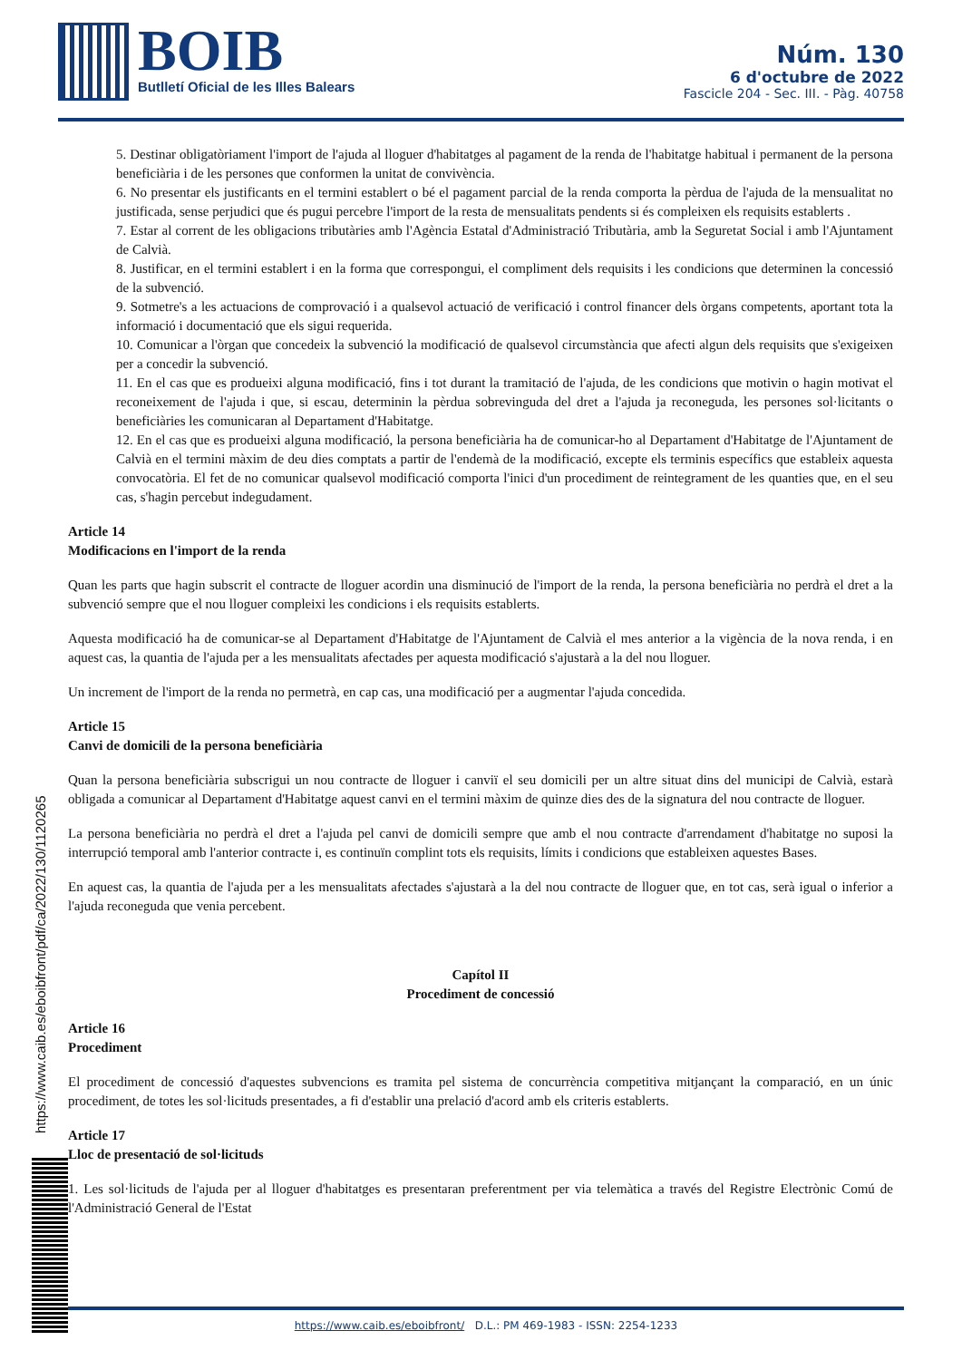BOIB
Butlletí Oficial de les Illes Balears
Núm. 130
6 d'octubre de 2022
Fascicle 204 - Sec. III. - Pàg. 40758
5. Destinar obligatòriament l'import de l'ajuda al lloguer d'habitatges al pagament de la renda de l'habitatge habitual i permanent de la persona beneficiària i de les persones que conformen la unitat de convivència.
6. No presentar els justificants en el termini establert o bé el pagament parcial de la renda comporta la pèrdua de l'ajuda de la mensualitat no justificada, sense perjudici que és pugui percebre l'import de la resta de mensualitats pendents si és compleixen els requisits establerts .
7. Estar al corrent de les obligacions tributàries amb l'Agència Estatal d'Administració Tributària, amb la Seguretat Social i amb l'Ajuntament de Calvià.
8. Justificar, en el termini establert i en la forma que correspongui, el compliment dels requisits i les condicions que determinen la concessió de la subvenció.
9. Sotmetre's a les actuacions de comprovació i a qualsevol actuació de verificació i control financer dels òrgans competents, aportant tota la informació i documentació que els sigui requerida.
10. Comunicar a l'òrgan que concedeix la subvenció la modificació de qualsevol circumstància que afecti algun dels requisits que s'exigeixen per a concedir la subvenció.
11. En el cas que es produeixi alguna modificació, fins i tot durant la tramitació de l'ajuda, de les condicions que motivin o hagin motivat el reconeixement de l'ajuda i que, si escau, determinin la pèrdua sobrevinguda del dret a l'ajuda ja reconeguda, les persones sol·licitants o beneficiàries les comunicaran al Departament d'Habitatge.
12. En el cas que es produeixi alguna modificació, la persona beneficiària ha de comunicar-ho al Departament d'Habitatge de l'Ajuntament de Calvià en el termini màxim de deu dies comptats a partir de l'endemà de la modificació, excepte els terminis específics que estableix aquesta convocatòria. El fet de no comunicar qualsevol modificació comporta l'inici d'un procediment de reintegrament de les quanties que, en el seu cas, s'hagin percebut indegudament.
Article 14
Modificacions en l'import de la renda
Quan les parts que hagin subscrit el contracte de lloguer acordin una disminució de l'import de la renda, la persona beneficiària no perdrà el dret a la subvenció sempre que el nou lloguer compleixi les condicions i els requisits establerts.
Aquesta modificació ha de comunicar-se al Departament d'Habitatge de l'Ajuntament de Calvià el mes anterior a la vigència de la nova renda, i en aquest cas, la quantia de l'ajuda per a les mensualitats afectades per aquesta modificació s'ajustarà a la del nou lloguer.
Un increment de l'import de la renda no permetrà, en cap cas, una modificació per a augmentar l'ajuda concedida.
Article 15
Canvi de domicili de la persona beneficiària
Quan la persona beneficiària subscrigui un nou contracte de lloguer i canviï el seu domicili per un altre situat dins del municipi de Calvià, estarà obligada a comunicar al Departament d'Habitatge aquest canvi en el termini màxim de quinze dies des de la signatura del nou contracte de lloguer.
La persona beneficiària no perdrà el dret a l'ajuda pel canvi de domicili sempre que amb el nou contracte d'arrendament d'habitatge no suposi la interrupció temporal amb l'anterior contracte i, es continuïn complint tots els requisits, límits i condicions que estableixen aquestes Bases.
En aquest cas, la quantia de l'ajuda per a les mensualitats afectades s'ajustarà a la del nou contracte de lloguer que, en tot cas, serà igual o inferior a l'ajuda reconeguda que venia percebent.
Capítol II
Procediment de concessió
Article 16
Procediment
El procediment de concessió d'aquestes subvencions es tramita pel sistema de concurrència competitiva mitjançant la comparació, en un únic procediment, de totes les sol·licituds presentades, a fi d'establir una prelació d'acord amb els criteris establerts.
Article 17
Lloc de presentació de sol·licituds
1. Les sol·licituds de l'ajuda per al lloguer d'habitatges es presentaran preferentment per via telemàtica a través del Registre Electrònic Comú de l'Administració General de l'Estat
https://www.caib.es/eboibfront/pdf/ca/2022/130/1120265
https://www.caib.es/eboibfront/ D.L.: PM 469-1983 - ISSN: 2254-1233